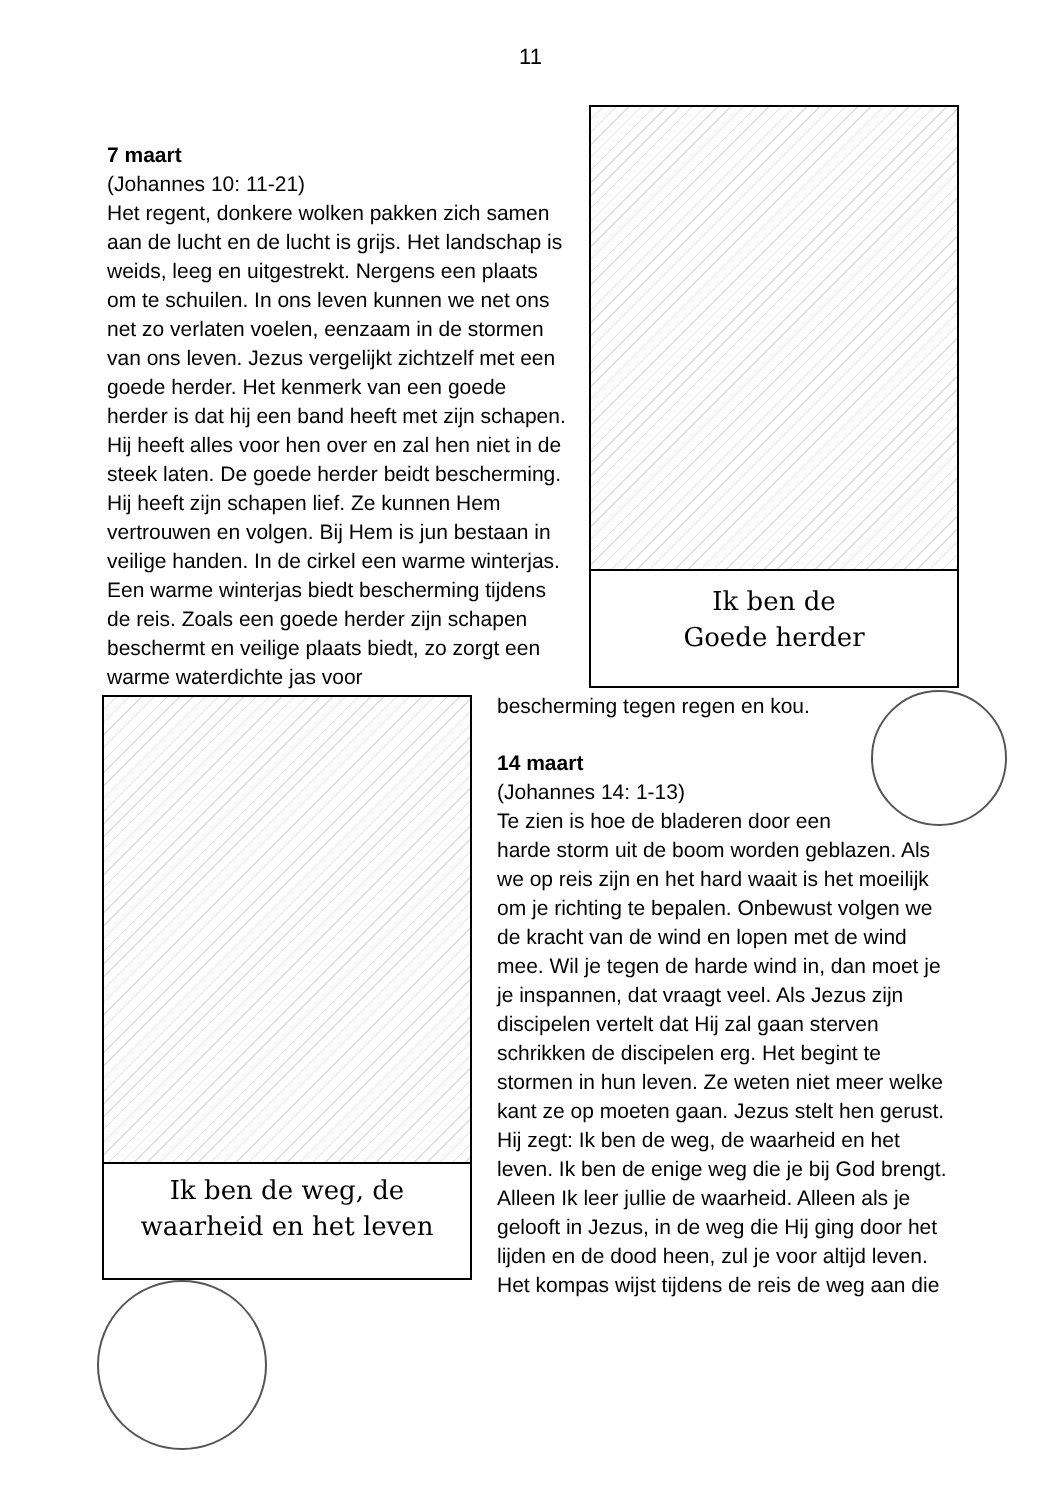11
Ik ben de
Goede herder
7 maart
(Johannes 10: 11-21)
Het regent, donkere wolken pakken zich samen aan de lucht en de lucht is grijs. Het landschap is weids, leeg en uitgestrekt. Nergens een plaats om te schuilen. In ons leven kunnen we net ons net zo verlaten voelen, eenzaam in de stormen van ons leven. Jezus vergelijkt zichtzelf met een goede herder. Het kenmerk van een goede herder is dat hij een band heeft met zijn schapen. Hij heeft alles voor hen over en zal hen niet in de steek laten. De goede herder beidt bescherming. Hij heeft zijn schapen lief. Ze kunnen Hem vertrouwen en volgen. Bij Hem is jun bestaan in veilige handen. In de cirkel een warme winterjas. Een warme winterjas biedt bescherming tijdens de reis. Zoals een goede herder zijn schapen beschermt en veilige plaats biedt, zo zorgt een warme waterdichte jas voor
Ik ben de weg, de
waarheid en het leven
bescherming tegen regen en kou.
14 maart
(Johannes 14: 1-13)
Te zien is hoe de bladeren door een harde storm uit de boom worden geblazen. Als we op reis zijn en het hard waait is het moeilijk om je richting te bepalen. Onbewust volgen we de kracht van de wind en lopen met de wind mee. Wil je tegen de harde wind in, dan moet je je inspannen, dat vraagt veel. Als Jezus zijn discipelen vertelt dat Hij zal gaan sterven schrikken de discipelen erg. Het begint te stormen in hun leven. Ze weten niet meer welke kant ze op moeten gaan. Jezus stelt hen gerust. Hij zegt: Ik ben de weg, de waarheid en het leven. Ik ben de enige weg die je bij God brengt. Alleen Ik leer jullie de waarheid. Alleen als je gelooft in Jezus, in de weg die Hij ging door het lijden en de dood heen, zul je voor altijd leven. Het kompas wijst tijdens de reis de weg aan die